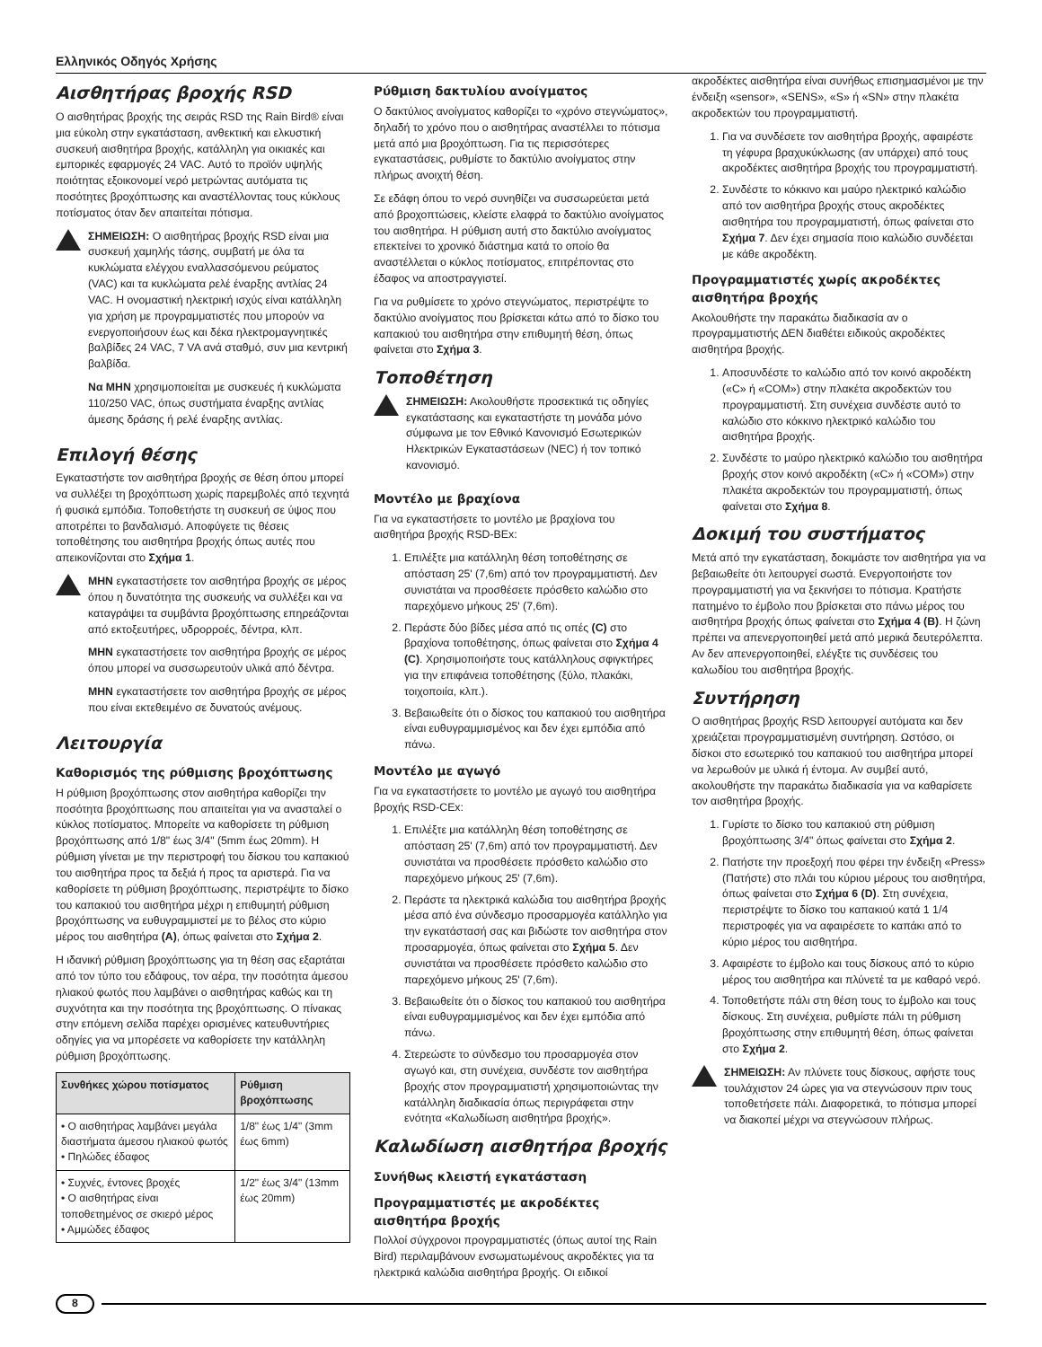Ελληνικός Οδηγός Χρήσης
Αισθητήρας βροχής RSD
Ο αισθητήρας βροχής της σειράς RSD της Rain Bird® είναι μια εύκολη στην εγκατάσταση, ανθεκτική και ελκυστική συσκευή αισθητήρα βροχής, κατάλληλη για οικιακές και εμπορικές εφαρμογές 24 VAC. Αυτό το προϊόν υψηλής ποιότητας εξοικονομεί νερό μετρώντας αυτόματα τις ποσότητες βροχόπτωσης και αναστέλλοντας τους κύκλους ποτίσματος όταν δεν απαιτείται πότισμα.
ΣΗΜΕΙΩΣΗ: Ο αισθητήρας βροχής RSD είναι μια συσκευή χαμηλής τάσης, συμβατή με όλα τα κυκλώματα ελέγχου εναλλασσόμενου ρεύματος (VAC) και τα κυκλώματα ρελέ έναρξης αντλίας 24 VAC. Η ονομαστική ηλεκτρική ισχύς είναι κατάλληλη για χρήση με προγραμματιστές που μπορούν να ενεργοποιήσουν έως και δέκα ηλεκτρομαγνητικές βαλβίδες 24 VAC, 7 VA ανά σταθμό, συν μια κεντρική βαλβίδα.
Να ΜΗΝ χρησιμοποιείται με συσκευές ή κυκλώματα 110/250 VAC, όπως συστήματα έναρξης αντλίας άμεσης δράσης ή ρελέ έναρξης αντλίας.
Επιλογή θέσης
Εγκαταστήστε τον αισθητήρα βροχής σε θέση όπου μπορεί να συλλέξει τη βροχόπτωση χωρίς παρεμβολές από τεχνητά ή φυσικά εμπόδια. Τοποθετήστε τη συσκευή σε ύψος που αποτρέπει το βανδαλισμό. Αποφύγετε τις θέσεις τοποθέτησης του αισθητήρα βροχής όπως αυτές που απεικονίζονται στο Σχήμα 1.
ΜΗΝ εγκαταστήσετε τον αισθητήρα βροχής σε μέρος όπου η δυνατότητα της συσκευής να συλλέξει και να καταγράψει τα συμβάντα βροχόπτωσης επηρεάζονται από εκτοξευτήρες, υδρορροές, δέντρα, κλπ.
ΜΗΝ εγκαταστήσετε τον αισθητήρα βροχής σε μέρος όπου μπορεί να συσσωρευτούν υλικά από δέντρα.
ΜΗΝ εγκαταστήσετε τον αισθητήρα βροχής σε μέρος που είναι εκτεθειμένο σε δυνατούς ανέμους.
Λειτουργία
Καθορισμός της ρύθμισης βροχόπτωσης
Η ρύθμιση βροχόπτωσης στον αισθητήρα καθορίζει την ποσότητα βροχόπτωσης που απαιτείται για να ανασταλεί ο κύκλος ποτίσματος. Μπορείτε να καθορίσετε τη ρύθμιση βροχόπτωσης από 1/8" έως 3/4" (5mm έως 20mm). Η ρύθμιση γίνεται με την περιστροφή του δίσκου του καπακιού του αισθητήρα προς τα δεξιά ή προς τα αριστερά. Για να καθορίσετε τη ρύθμιση βροχόπτωσης, περιστρέψτε το δίσκο του καπακιού του αισθητήρα μέχρι η επιθυμητή ρύθμιση βροχόπτωσης να ευθυγραμμιστεί με το βέλος στο κύριο μέρος του αισθητήρα (A), όπως φαίνεται στο Σχήμα 2.
Η ιδανική ρύθμιση βροχόπτωσης για τη θέση σας εξαρτάται από τον τύπο του εδάφους, τον αέρα, την ποσότητα άμεσου ηλιακού φωτός που λαμβάνει ο αισθητήρας καθώς και τη συχνότητα και την ποσότητα της βροχόπτωσης. Ο πίνακας στην επόμενη σελίδα παρέχει ορισμένες κατευθυντήριες οδηγίες για να μπορέσετε να καθορίσετε την κατάλληλη ρύθμιση βροχόπτωσης.
| Συνθήκες χώρου ποτίσματος | Ρύθμιση βροχόπτωσης |
| --- | --- |
| • Ο αισθητήρας λαμβάνει μεγάλα διαστήματα άμεσου ηλιακού φωτός • Πηλώδες έδαφος | 1/8" έως 1/4" (3mm έως 6mm) |
| • Συχνές, έντονες βροχές • Ο αισθητήρας είναι τοποθετημένος σε σκιερό μέρος • Αμμώδες έδαφος | 1/2" έως 3/4" (13mm έως 20mm) |
Ρύθμιση δακτυλίου ανοίγματος
Ο δακτύλιος ανοίγματος καθορίζει το «χρόνο στεγνώματος», δηλαδή το χρόνο που ο αισθητήρας αναστέλλει το πότισμα μετά από μια βροχόπτωση. Για τις περισσότερες εγκαταστάσεις, ρυθμίστε το δακτύλιο ανοίγματος στην πλήρως ανοιχτή θέση.
Σε εδάφη όπου το νερό συνηθίζει να συσσωρεύεται μετά από βροχοπτώσεις, κλείστε ελαφρά το δακτύλιο ανοίγματος του αισθητήρα. Η ρύθμιση αυτή στο δακτύλιο ανοίγματος επεκτείνει το χρονικό διάστημα κατά το οποίο θα αναστέλλεται ο κύκλος ποτίσματος, επιτρέποντας στο έδαφος να αποστραγγιστεί.
Για να ρυθμίσετε το χρόνο στεγνώματος, περιστρέψτε το δακτύλιο ανοίγματος που βρίσκεται κάτω από το δίσκο του καπακιού του αισθητήρα στην επιθυμητή θέση, όπως φαίνεται στο Σχήμα 3.
Τοποθέτηση
ΣΗΜΕΙΩΣΗ: Ακολουθήστε προσεκτικά τις οδηγίες εγκατάστασης και εγκαταστήστε τη μονάδα μόνο σύμφωνα με τον Εθνικό Κανονισμό Εσωτερικών Ηλεκτρικών Εγκαταστάσεων (NEC) ή τον τοπικό κανονισμό.
Μοντέλο με βραχίονα
Για να εγκαταστήσετε το μοντέλο με βραχίονα του αισθητήρα βροχής RSD-BEx:
1. Επιλέξτε μια κατάλληλη θέση τοποθέτησης σε απόσταση 25' (7,6m) από τον προγραμματιστή. Δεν συνιστάται να προσθέσετε πρόσθετο καλώδιο στο παρεχόμενο μήκους 25' (7,6m).
2. Περάστε δύο βίδες μέσα από τις οπές (C) στο βραχίονα τοποθέτησης, όπως φαίνεται στο Σχήμα 4 (C). Χρησιμοποιήστε τους κατάλληλους σφιγκτήρες για την επιφάνεια τοποθέτησης (ξύλο, πλακάκι, τοιχοποιία, κλπ.).
3. Βεβαιωθείτε ότι ο δίσκος του καπακιού του αισθητήρα είναι ευθυγραμμισμένος και δεν έχει εμπόδια από πάνω.
Μοντέλο με αγωγό
Για να εγκαταστήσετε το μοντέλο με αγωγό του αισθητήρα βροχής RSD-CEx:
1. Επιλέξτε μια κατάλληλη θέση τοποθέτησης σε απόσταση 25' (7,6m) από τον προγραμματιστή. Δεν συνιστάται να προσθέσετε πρόσθετο καλώδιο στο παρεχόμενο μήκους 25' (7,6m).
2. Περάστε τα ηλεκτρικά καλώδια του αισθητήρα βροχής μέσα από ένα σύνδεσμο προσαρμογέα κατάλληλο για την εγκατάστασή σας και βιδώστε τον αισθητήρα στον προσαρμογέα, όπως φαίνεται στο Σχήμα 5. Δεν συνιστάται να προσθέσετε πρόσθετο καλώδιο στο παρεχόμενο μήκους 25' (7,6m).
3. Βεβαιωθείτε ότι ο δίσκος του καπακιού του αισθητήρα είναι ευθυγραμμισμένος και δεν έχει εμπόδια από πάνω.
4. Στερεώστε το σύνδεσμο του προσαρμογέα στον αγωγό και, στη συνέχεια, συνδέστε τον αισθητήρα βροχής στον προγραμματιστή χρησιμοποιώντας την κατάλληλη διαδικασία όπως περιγράφεται στην ενότητα «Καλωδίωση αισθητήρα βροχής».
Καλωδίωση αισθητήρα βροχής
Συνήθως κλειστή εγκατάσταση
Προγραμματιστές με ακροδέκτες αισθητήρα βροχής
Πολλοί σύγχρονοι προγραμματιστές (όπως αυτοί της Rain Bird) περιλαμβάνουν ενσωματωμένους ακροδέκτες για τα ηλεκτρικά καλώδια αισθητήρα βροχής. Οι ειδικοί
ακροδέκτες αισθητήρα είναι συνήθως επισημασμένοι με την ένδειξη «sensor», «SENS», «S» ή «SN» στην πλακέτα ακροδεκτών του προγραμματιστή.
1. Για να συνδέσετε τον αισθητήρα βροχής, αφαιρέστε τη γέφυρα βραχυκύκλωσης (αν υπάρχει) από τους ακροδέκτες αισθητήρα βροχής του προγραμματιστή.
2. Συνδέστε το κόκκινο και μαύρο ηλεκτρικό καλώδιο από τον αισθητήρα βροχής στους ακροδέκτες αισθητήρα του προγραμματιστή, όπως φαίνεται στο Σχήμα 7. Δεν έχει σημασία ποιο καλώδιο συνδέεται με κάθε ακροδέκτη.
Προγραμματιστές χωρίς ακροδέκτες αισθητήρα βροχής
Ακολουθήστε την παρακάτω διαδικασία αν ο προγραμματιστής ΔΕΝ διαθέτει ειδικούς ακροδέκτες αισθητήρα βροχής.
1. Αποσυνδέστε το καλώδιο από τον κοινό ακροδέκτη («C» ή «COM») στην πλακέτα ακροδεκτών του προγραμματιστή. Στη συνέχεια συνδέστε αυτό το καλώδιο στο κόκκινο ηλεκτρικό καλώδιο του αισθητήρα βροχής.
2. Συνδέστε το μαύρο ηλεκτρικό καλώδιο του αισθητήρα βροχής στον κοινό ακροδέκτη («C» ή «COM») στην πλακέτα ακροδεκτών του προγραμματιστή, όπως φαίνεται στο Σχήμα 8.
Δοκιμή του συστήματος
Μετά από την εγκατάσταση, δοκιμάστε τον αισθητήρα για να βεβαιωθείτε ότι λειτουργεί σωστά. Ενεργοποιήστε τον προγραμματιστή για να ξεκινήσει το πότισμα. Κρατήστε πατημένο το έμβολο που βρίσκεται στο πάνω μέρος του αισθητήρα βροχής όπως φαίνεται στο Σχήμα 4 (B). Η ζώνη πρέπει να απενεργοποιηθεί μετά από μερικά δευτερόλεπτα. Αν δεν απενεργοποιηθεί, ελέγξτε τις συνδέσεις του καλωδίου του αισθητήρα βροχής.
Συντήρηση
Ο αισθητήρας βροχής RSD λειτουργεί αυτόματα και δεν χρειάζεται προγραμματισμένη συντήρηση. Ωστόσο, οι δίσκοι στο εσωτερικό του καπακιού του αισθητήρα μπορεί να λερωθούν με υλικά ή έντομα. Αν συμβεί αυτό, ακολουθήστε την παρακάτω διαδικασία για να καθαρίσετε τον αισθητήρα βροχής.
1. Γυρίστε το δίσκο του καπακιού στη ρύθμιση βροχόπτωσης 3/4" όπως φαίνεται στο Σχήμα 2.
2. Πατήστε την προεξοχή που φέρει την ένδειξη «Press» (Πατήστε) στο πλάι του κύριου μέρους του αισθητήρα, όπως φαίνεται στο Σχήμα 6 (D). Στη συνέχεια, περιστρέψτε το δίσκο του καπακιού κατά 1 1/4 περιστροφές για να αφαιρέσετε το καπάκι από το κύριο μέρος του αισθητήρα.
3. Αφαιρέστε το έμβολο και τους δίσκους από το κύριο μέρος του αισθητήρα και πλύνετέ τα με καθαρό νερό.
4. Τοποθετήστε πάλι στη θέση τους το έμβολο και τους δίσκους. Στη συνέχεια, ρυθμίστε πάλι τη ρύθμιση βροχόπτωσης στην επιθυμητή θέση, όπως φαίνεται στο Σχήμα 2.
ΣΗΜΕΙΩΣΗ: Αν πλύνετε τους δίσκους, αφήστε τους τουλάχιστον 24 ώρες για να στεγνώσουν πριν τους τοποθετήσετε πάλι. Διαφορετικά, το πότισμα μπορεί να διακοπεί μέχρι να στεγνώσουν πλήρως.
8